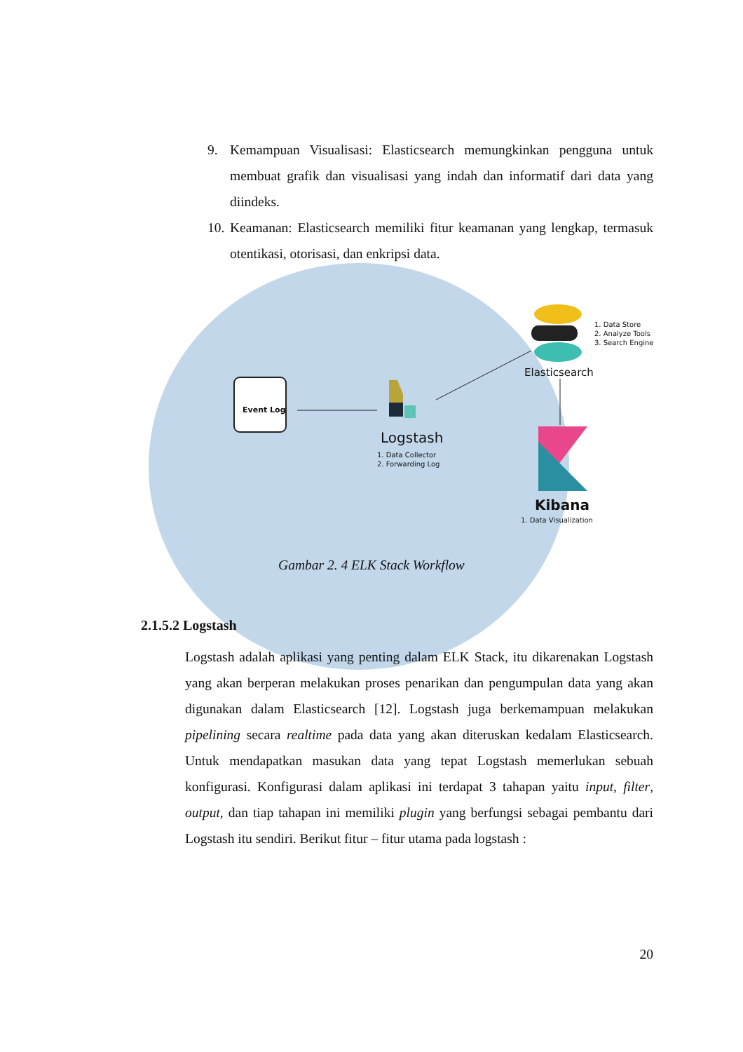9. Kemampuan Visualisasi: Elasticsearch memungkinkan pengguna untuk membuat grafik dan visualisasi yang indah dan informatif dari data yang diindeks.
10. Keamanan: Elasticsearch memiliki fitur keamanan yang lengkap, termasuk otentikasi, otorisasi, dan enkripsi data.
Event Log
Logstash
1. Data Collector
2. Forwarding Log
1. Data Store
2. Analyze Tools
3. Search Engine
Elasticsearch
Kibana
1. Data Visualization
Gambar 2. 4 ELK Stack Workflow
2.1.5.2 Logstash
Logstash adalah aplikasi yang penting dalam ELK Stack, itu dikarenakan Logstash yang akan berperan melakukan proses penarikan dan pengumpulan data yang akan digunakan dalam Elasticsearch [12]. Logstash juga berkemampuan melakukan pipelining secara realtime pada data yang akan diteruskan kedalam Elasticsearch. Untuk mendapatkan masukan data yang tepat Logstash memerlukan sebuah konfigurasi. Konfigurasi dalam aplikasi ini terdapat 3 tahapan yaitu input, filter, output, dan tiap tahapan ini memiliki plugin yang berfungsi sebagai pembantu dari Logstash itu sendiri. Berikut fitur – fitur utama pada logstash :
20